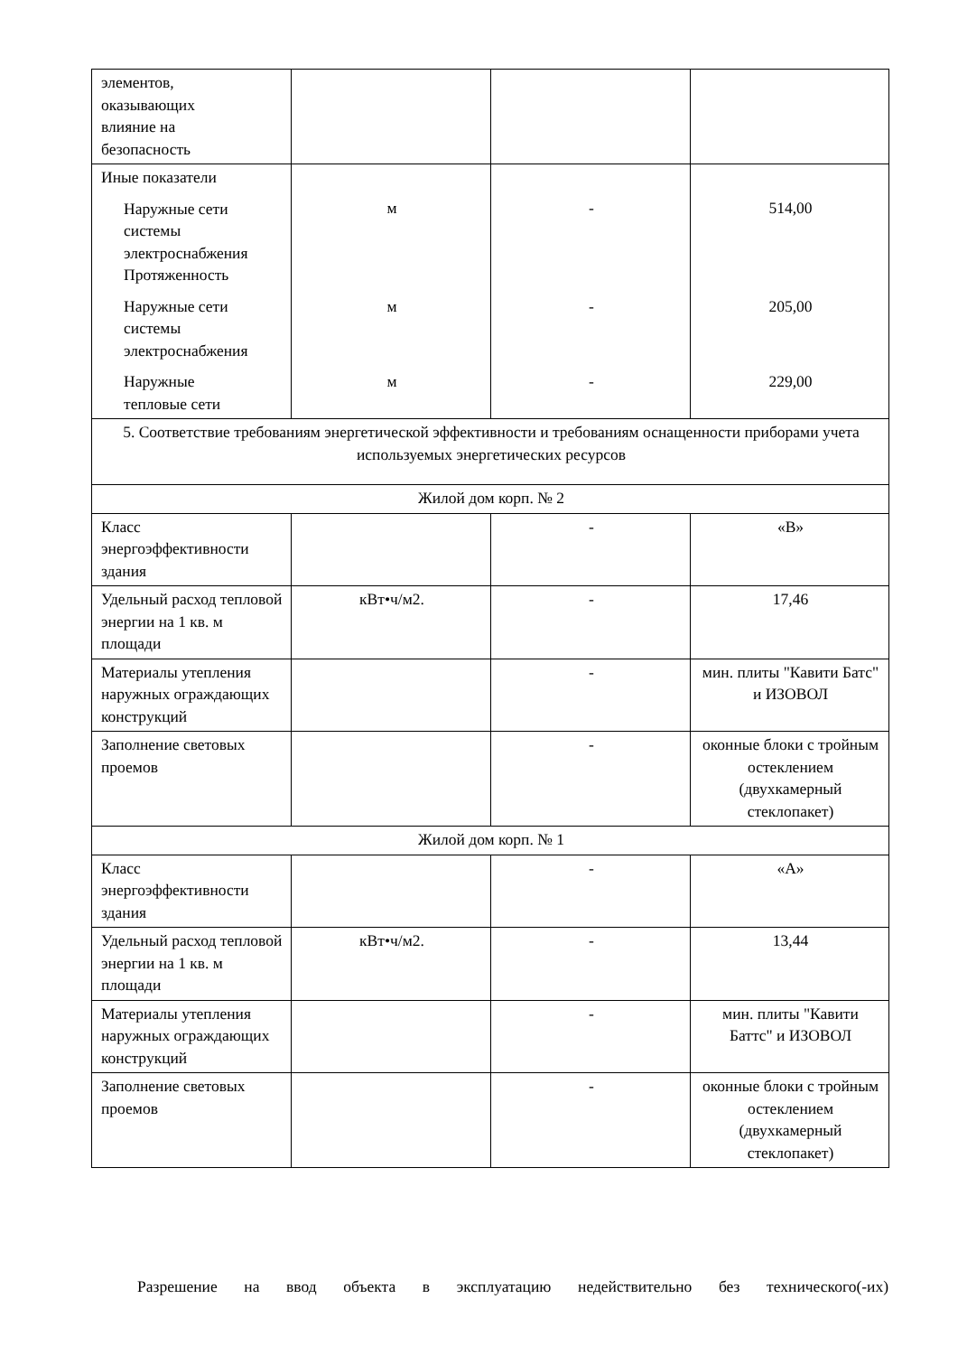| элементов, оказывающих влияние на безопасность | | | |
| Иные показатели Наружные сети системы электроснабжения Протяженность Наружные сети системы электроснабжения Наружные тепловые сети | м м м | - - - | 514,00 205,00 229,00 |
| 5. Соответствие требованиям энергетической эффективности и требованиям оснащенности приборами учета используемых энергетических ресурсов | | | |
| Жилой дом корп. № 2 | | | |
| Класс энергоэффективности здания | | - | «В» |
| Удельный расход тепловой энергии на 1 кв. м площади | кВт•ч/м2. | - | 17,46 |
| Материалы утепления наружных ограждающих конструкций | | - | мин. плиты "Кавити Батс" и ИЗОВОЛ |
| Заполнение световых проемов | | - | оконные блоки с тройным остеклением (двухкамерный стеклопакет) |
| Жилой дом корп. № 1 | | | |
| Класс энергоэффективности здания | | - | «А» |
| Удельный расход тепловой энергии на 1 кв. м площади | кВт•ч/м2. | - | 13,44 |
| Материалы утепления наружных ограждающих конструкций | | - | мин. плиты "Кавити Баттс" и ИЗОВОЛ |
| Заполнение световых проемов | | - | оконные блоки с тройным остеклением (двухкамерный стеклопакет) |
Разрешение на ввод объекта в эксплуатацию недействительно без технического(-их)